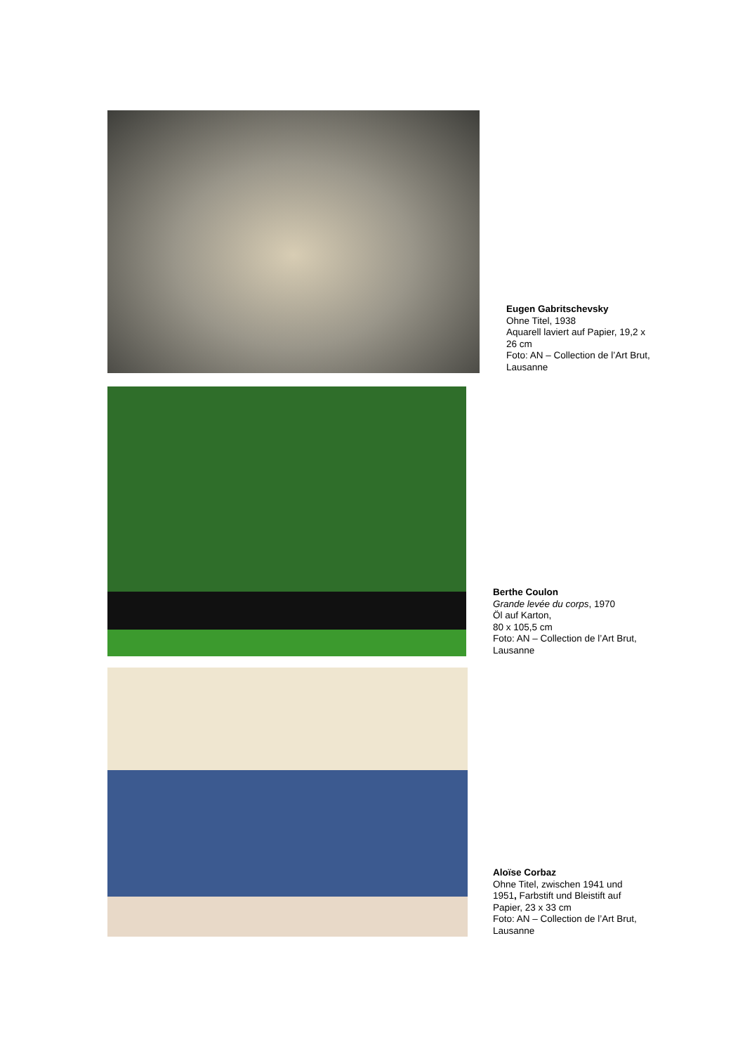Eugen Gabritschevsky
Ohne Titel, 1938
Aquarell laviert auf Papier, 19,2 x 26 cm
Foto: AN – Collection de l’Art Brut, Lausanne
Berthe Coulon
Grande levée du corps, 1970
Öl auf Karton,
80 x 105,5 cm
Foto: AN – Collection de l’Art Brut, Lausanne
Aloïse Corbaz
Ohne Titel, zwischen 1941 und 1951, Farbstift und Bleistift auf Papier, 23 x 33 cm
Foto: AN – Collection de l’Art Brut, Lausanne